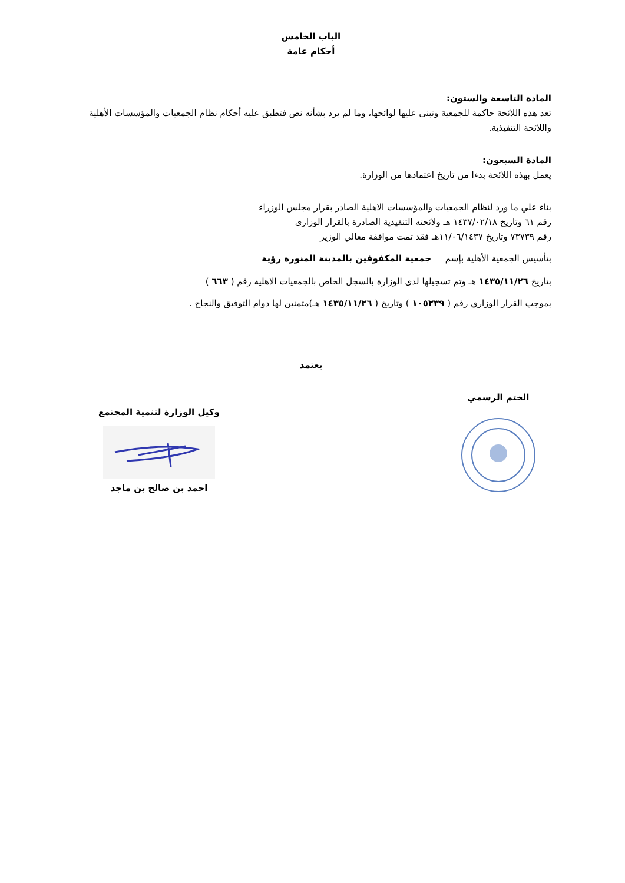الباب الخامس
أحكام عامة
المادة التاسعة والستون:
تعد هذه اللائحة حاكمة للجمعية وتبنى عليها لوائحها، وما لم يرد بشأنه نص فتطبق عليه أحكام نظام الجمعيات والمؤسسات الأهلية واللائحة التنفيذية.
المادة السبعون:
يعمل بهذه اللائحة بدءا من تاريخ اعتمادها من الوزارة.
بناء علي ما ورد لنظام الجمعيات والمؤسسات الاهلية الصادر بقرار مجلس الوزراء
رقم ٦١ وتاريخ ١٤٣٧/٠٢/١٨ هـ ولائحته التنفيذية الصادرة بالقرار الوزارى
رقم ٧٣٧٣٩ وتاريخ ١١/٠٦/١٤٣٧هـ فقد تمت موافقة معالي الوزير
بتأسيس الجمعية الأهلية بإسم جمعية المكفوفين بالمدينة المنورة رؤية
بتاريخ ١٤٣٥/١١/٢٦ هـ وتم تسجيلها لدى الوزارة بالسجل الخاص بالجمعيات الاهلية رقم ( ٦٦٣ )
بموجب القرار الوزاري رقم ( ١٠٥٢٣٩ ) وتاريخ ( ١٤٣٥/١١/٢٦ هـ)متمنين لها دوام التوفيق والنجاح .
يعتمد
الختم الرسمي
وكيل الوزارة لتنمية المجتمع
احمد بن صالح بن ماجد